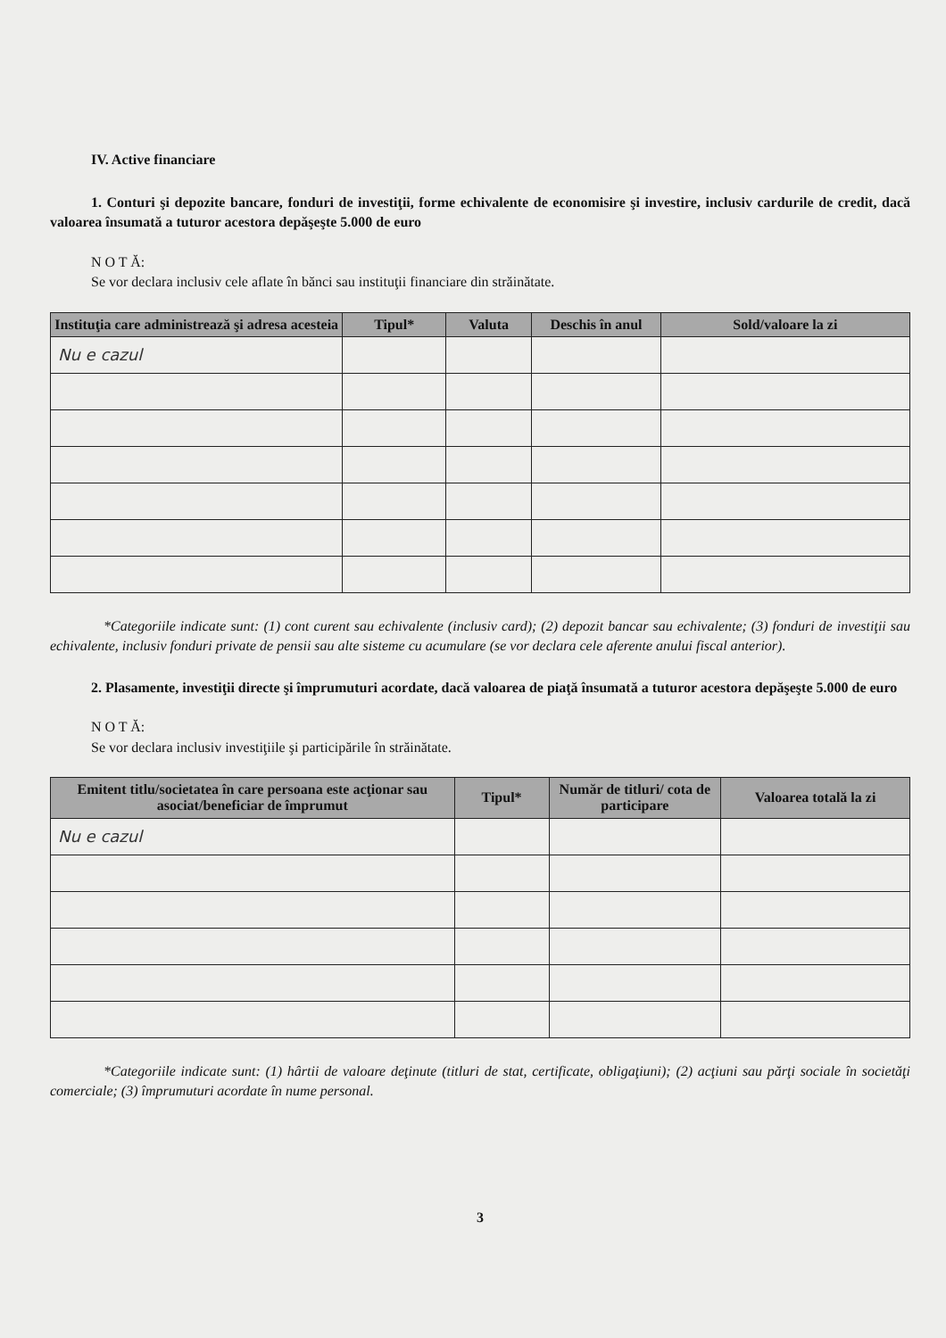IV. Active financiare
1. Conturi şi depozite bancare, fonduri de investiţii, forme echivalente de economisire şi investire, inclusiv cardurile de credit, dacă valoarea însumată a tuturor acestora depăşeşte 5.000 de euro
N O T Ă:
Se vor declara inclusiv cele aflate în bănci sau instituţii financiare din străinătate.
| Instituţia care administrează şi adresa acesteia | Tipul* | Valuta | Deschis în anul | Sold/valoare la zi |
| --- | --- | --- | --- | --- |
| Nu e cazul | | | | |
*Categoriile indicate sunt: (1) cont curent sau echivalente (inclusiv card); (2) depozit bancar sau echivalente; (3) fonduri de investiţii sau echivalente, inclusiv fonduri private de pensii sau alte sisteme cu acumulare (se vor declara cele aferente anului fiscal anterior).
2. Plasamente, investiţii directe şi împrumuturi acordate, dacă valoarea de piaţă însumată a tuturor acestora depăşeşte 5.000 de euro
N O T Ă:
Se vor declara inclusiv investiţiile şi participările în străinătate.
| Emitent titlu/societatea în care persoana este acţionar sau asociat/beneficiar de împrumut | Tipul* | Număr de titluri/ cota de participare | Valoarea totală la zi |
| --- | --- | --- | --- |
| Nu e cazul | | | |
*Categoriile indicate sunt: (1) hârtii de valoare deţinute (titluri de stat, certificate, obligaţiuni); (2) acţiuni sau părţi sociale în societăţi comerciale; (3) împrumuturi acordate în nume personal.
3